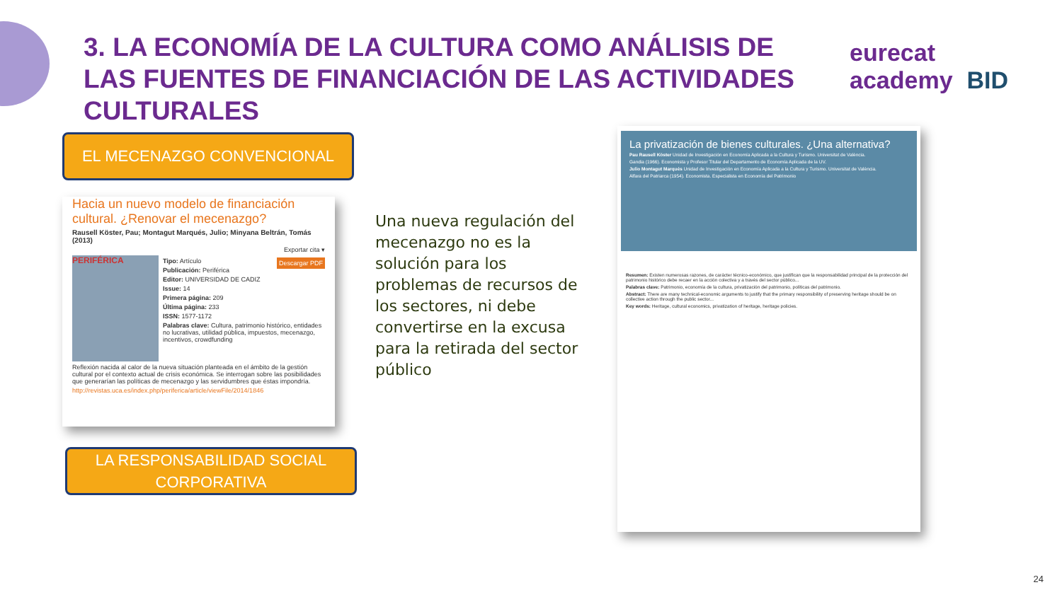3. LA ECONOMÍA DE LA CULTURA COMO ANÁLISIS DE LAS FUENTES DE FINANCIACIÓN DE LAS ACTIVIDADES CULTURALES
eurecat academy BID
EL MECENAZGO CONVENCIONAL
Hacia un nuevo modelo de financiación cultural. ¿Renovar el mecenazgo?
Rausell Köster, Pau; Montagut Marqués, Julio; Minyana Beltrán, Tomás (2013)
Exportar cita ▾
PERIFÉRICA
Descargar PDF
Tipo: Artículo
Publicación: Periférica
Editor: UNIVERSIDAD DE CADIZ
Issue: 14
Primera página: 209
Última página: 233
ISSN: 1577-1172
Palabras clave: Cultura, patrimonio histórico, entidades no lucrativas, utilidad pública, impuestos, mecenazgo, incentivos, crowdfunding
Reflexión nacida al calor de la nueva situación planteada en el ámbito de la gestión cultural por el contexto actual de crisis económica. Se interrogan sobre las posibilidades que generarían las políticas de mecenazgo y las servidumbres que éstas impondría.
http://revistas.uca.es/index.php/periferica/article/viewFile/2014/1846
LA RESPONSABILIDAD SOCIAL CORPORATIVA
Una nueva regulación del mecenazgo no es la solución para los problemas de recursos de los sectores, ni debe convertirse en la excusa para la retirada del sector público
La privatización de bienes culturales. ¿Una alternativa?
Pau Rausell Köster Unidad de Investigación en Economía Aplicada a la Cultura y Turismo. Universitat de València.
Gandia (1966). Economista y Profesor Titular del Departamento de Economía Aplicada de la UV.
Julio Montagut Marqués Unidad de Investigación en Economía Aplicada a la Cultura y Turismo. Universitat de València.
Alfara del Patriarca (1954). Economista. Especialista en Economía del Patrimonio
Resumen: Existen numerosas razones, de carácter técnico-económico, que justifican que la responsabilidad principal de la protección del patrimonio histórico debe recaer en la acción colectiva y a través del sector público...
Palabras clave: Patrimonio, economía de la cultura, privatización del patrimonio, políticas del patrimonio.
Abstract: There are many technical-economic arguments to justify that the primary responsibility of preserving heritage should be on collective action through the public sector...
Key words: Heritage, cultural economics, privatization of heritage, heritage policies.
24